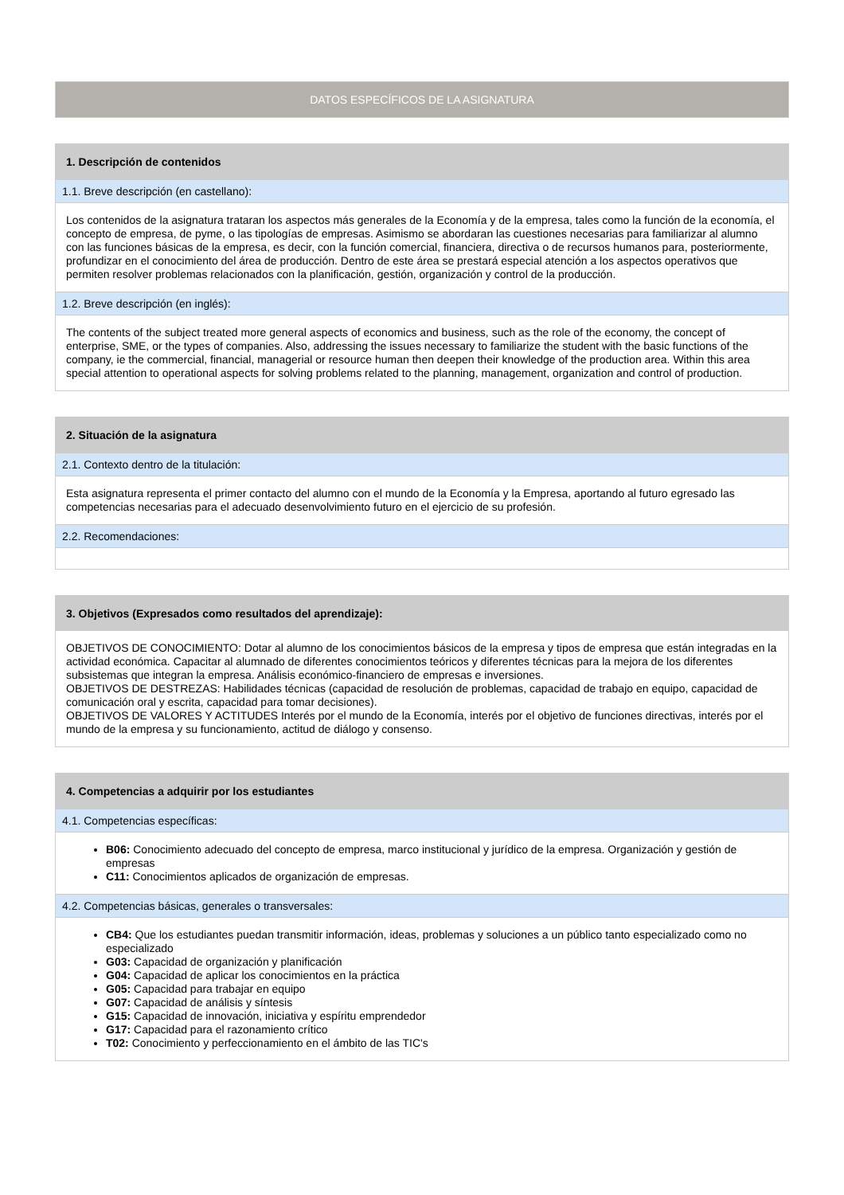DATOS ESPECÍFICOS DE LA ASIGNATURA
| 1. Descripción de contenidos |
| --- |
| 1.1. Breve descripción (en castellano): |
| Los contenidos de la asignatura trataran los aspectos más generales de la Economía y de la empresa, tales como la función de la economía, el concepto de empresa, de pyme, o las tipologías de empresas. Asimismo se abordaran las cuestiones necesarias para familiarizar al alumno con las funciones básicas de la empresa, es decir, con la función comercial, financiera, directiva o de recursos humanos para, posteriormente, profundizar en el conocimiento del área de producción. Dentro de este área se prestará especial atención a los aspectos operativos que permiten resolver problemas relacionados con la planificación, gestión, organización y control de la producción. |
| 1.2. Breve descripción (en inglés): |
| The contents of the subject treated more general aspects of economics and business, such as the role of the economy, the concept of enterprise, SME, or the types of companies. Also, addressing the issues necessary to familiarize the student with the basic functions of the company, ie the commercial, financial, managerial or resource human then deepen their knowledge of the production area. Within this area special attention to operational aspects for solving problems related to the planning, management, organization and control of production. |
| 2. Situación de la asignatura |
| --- |
| 2.1. Contexto dentro de la titulación: |
| Esta asignatura representa el primer contacto del alumno con el mundo de la Economía y la Empresa, aportando al futuro egresado las competencias necesarias para el adecuado desenvolvimiento futuro en el ejercicio de su profesión. |
| 2.2. Recomendaciones: |
| 3. Objetivos (Expresados como resultados del aprendizaje): |
| --- |
| OBJETIVOS DE CONOCIMIENTO: Dotar al alumno de los conocimientos básicos de la empresa y tipos de empresa que están integradas en la actividad económica. Capacitar al alumnado de diferentes conocimientos teóricos y diferentes técnicas para la mejora de los diferentes subsistemas que integran la empresa. Análisis económico-financiero de empresas e inversiones. OBJETIVOS DE DESTREZAS: Habilidades técnicas (capacidad de resolución de problemas, capacidad de trabajo en equipo, capacidad de comunicación oral y escrita, capacidad para tomar decisiones). OBJETIVOS DE VALORES Y ACTITUDES Interés por el mundo de la Economía, interés por el objetivo de funciones directivas, interés por el mundo de la empresa y su funcionamiento, actitud de diálogo y consenso. |
| 4. Competencias a adquirir por los estudiantes |
| --- |
| 4.1. Competencias específicas: |
| B06: Conocimiento adecuado del concepto de empresa, marco institucional y jurídico de la empresa. Organización y gestión de empresas C11: Conocimientos aplicados de organización de empresas. |
| 4.2. Competencias básicas, generales o transversales: |
| CB4: Que los estudiantes puedan transmitir información, ideas, problemas y soluciones a un público tanto especializado como no especializado G03: Capacidad de organización y planificación G04: Capacidad de aplicar los conocimientos en la práctica G05: Capacidad para trabajar en equipo G07: Capacidad de análisis y síntesis G15: Capacidad de innovación, iniciativa y espíritu emprendedor G17: Capacidad para el razonamiento crítico T02: Conocimiento y perfeccionamiento en el ámbito de las TIC's |